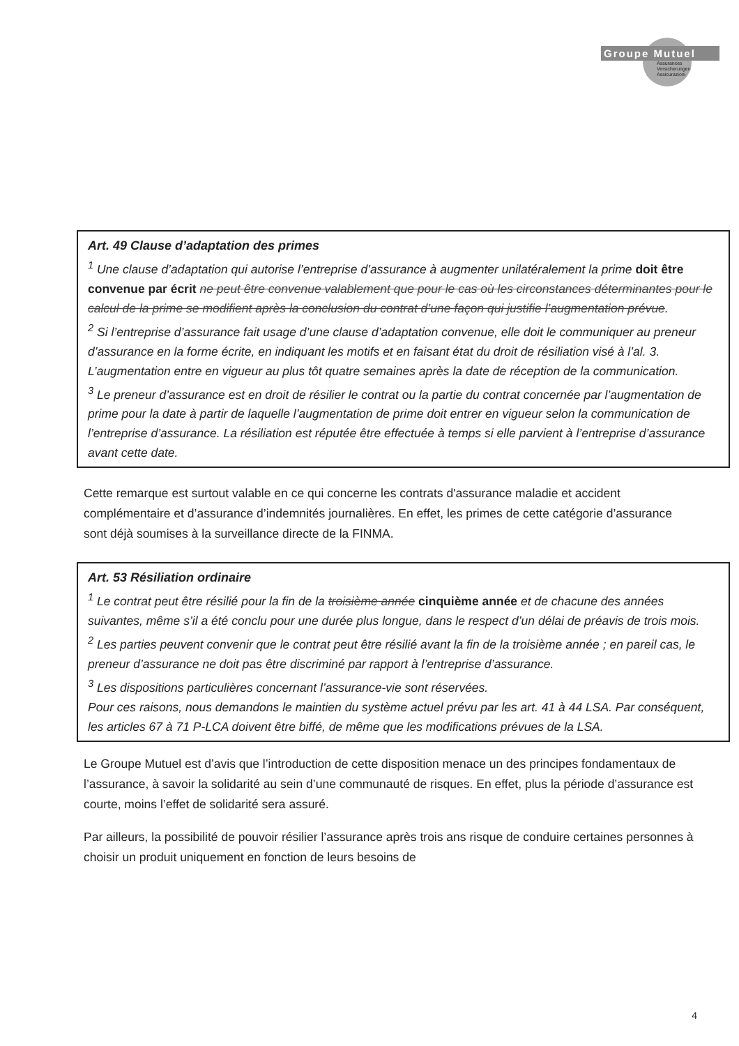Groupe Mutuel
Assurances
Versicherungen
Assicurazioni
Art. 49 Clause d’adaptation des primes
<sup>1</sup> Une clause d’adaptation qui autorise l’entreprise d’assurance à augmenter unilatéralement la prime doit être convenue par écrit ne peut être convenue valablement que pour le cas où les circonstances déterminantes pour le calcul de la prime se modifient après la conclusion du contrat d’une façon qui justifie l’augmentation prévue.
<sup>2</sup> Si l’entreprise d’assurance fait usage d’une clause d’adaptation convenue, elle doit le communiquer au preneur d’assurance en la forme écrite, en indiquant les motifs et en faisant état du droit de résiliation visé à l’al. 3. L’augmentation entre en vigueur au plus tôt quatre semaines après la date de réception de la communication.
<sup>3</sup> Le preneur d’assurance est en droit de résilier le contrat ou la partie du contrat concernée par l’augmentation de prime pour la date à partir de laquelle l’augmentation de prime doit entrer en vigueur selon la communication de l’entreprise d’assurance. La résiliation est réputée être effectuée à temps si elle parvient à l’entreprise d’assurance avant cette date.
Cette remarque est surtout valable en ce qui concerne les contrats d'assurance maladie et accident complémentaire et d’assurance d’indemnités journalières. En effet, les primes de cette catégorie d’assurance sont déjà soumises à la surveillance directe de la FINMA.
Art. 53 Résiliation ordinaire
<sup>1</sup> Le contrat peut être résilié pour la fin de la troisième année cinquième année et de chacune des années suivantes, même s’il a été conclu pour une durée plus longue, dans le respect d’un délai de préavis de trois mois.
<sup>2</sup> Les parties peuvent convenir que le contrat peut être résilié avant la fin de la troisième année ; en pareil cas, le preneur d’assurance ne doit pas être discriminé par rapport à l’entreprise d’assurance.
<sup>3</sup> Les dispositions particulières concernant l’assurance-vie sont réservées.
Pour ces raisons, nous demandons le maintien du système actuel prévu par les art. 41 à 44 LSA. Par conséquent, les articles 67 à 71 P-LCA doivent être biffé, de même que les modifications prévues de la LSA.
Le Groupe Mutuel est d’avis que l’introduction de cette disposition menace un des principes fondamentaux de l’assurance, à savoir la solidarité au sein d’une communauté de risques. En effet, plus la période d’assurance est courte, moins l’effet de solidarité sera assuré.
Par ailleurs, la possibilité de pouvoir résilier l’assurance après trois ans risque de conduire certaines personnes à choisir un produit uniquement en fonction de leurs besoins de
4